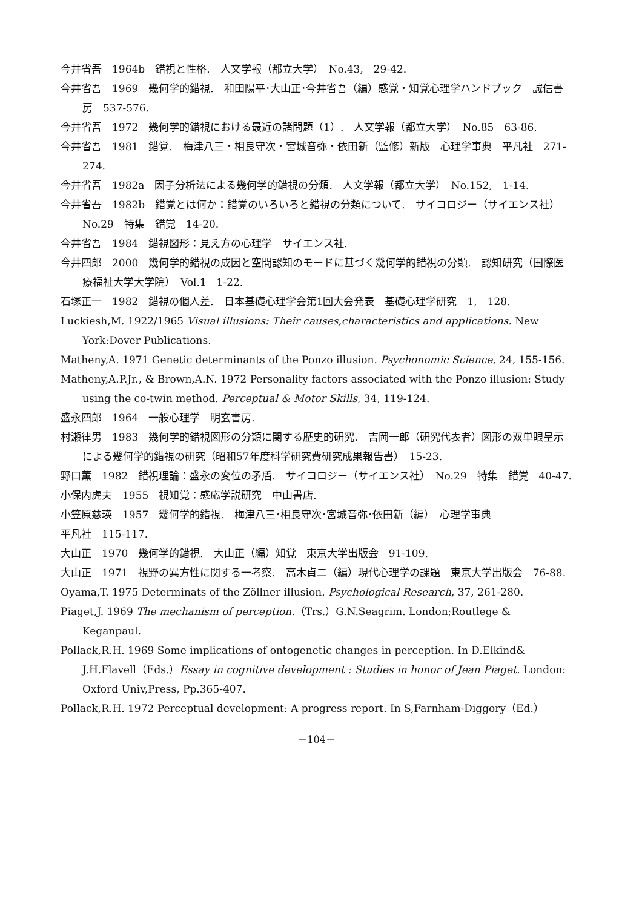今井省吾　1964b　錯視と性格.　人文学報（都立大学）　No.43,　29-42.
今井省吾　1969　幾何学的錯視.　和田陽平･大山正･今井省吾（編）感覚・知覚心理学ハンドブック　誠信書房　537-576.
今井省吾　1972　幾何学的錯視における最近の諸問題（1）.　人文学報（都立大学）　No.85　63-86.
今井省吾　1981　錯覚.　梅津八三・相良守次・宮城音弥・依田新（監修）新版　心理学事典　平凡社　271-274.
今井省吾　1982a　因子分析法による幾何学的錯視の分類.　人文学報（都立大学）　No.152,　1-14.
今井省吾　1982b　錯覚とは何か：錯覚のいろいろと錯視の分類について.　サイコロジー（サイエンス社）　No.29　特集　錯覚　14-20.
今井省吾　1984　錯視図形：見え方の心理学　サイエンス社.
今井四郎　2000　幾何学的錯視の成因と空間認知のモードに基づく幾何学的錯視の分類.　認知研究（国際医療福祉大学大学院）　Vol.1　1-22.
石塚正一　1982　錯視の個人差.　日本基礎心理学会第1回大会発表　基礎心理学研究　1,　128.
Luckiesh,M. 1922/1965 Visual illusions: Their causes,characteristics and applications. New York:Dover Publications.
Matheny,A. 1971 Genetic determinants of the Ponzo illusion. Psychonomic Science, 24, 155-156.
Matheny,A.P.Jr., & Brown,A.N. 1972 Personality factors associated with the Ponzo illusion: Study using the co-twin method. Perceptual & Motor Skills, 34, 119-124.
盛永四郎　1964　一般心理学　明玄書房.
村瀬律男　1983　幾何学的錯視図形の分類に関する歴史的研究.　吉岡一郎（研究代表者）図形の双単眼呈示による幾何学的錯視の研究（昭和57年度科学研究費研究成果報告書）　15-23.
野口薫　1982　錯視理論：盛永の変位の矛盾.　サイコロジー（サイエンス社）　No.29　特集　錯覚　40-47.
小保内虎夫　1955　視知覚：感応学説研究　中山書店.
小笠原慈瑛　1957　幾何学的錯視.　梅津八三･相良守次･宮城音弥･依田新（編）　心理学事典
平凡社　115-117.
大山正　1970　幾何学的錯視.　大山正（編）知覚　東京大学出版会　91-109.
大山正　1971　視野の異方性に関する一考察.　高木貞二（編）現代心理学の課題　東京大学出版会　76-88.
Oyama,T. 1975 Determinats of the Zöllner illusion. Psychological Research, 37, 261-280.
Piaget,J. 1969 The mechanism of perception.（Trs.）G.N.Seagrim. London;Routlege & Keganpaul.
Pollack,R.H. 1969 Some implications of ontogenetic changes in perception. In D.Elkind& J.H.Flavell（Eds.）Essay in cognitive development : Studies in honor of Jean Piaget. London: Oxford Univ,Press, Pp.365-407.
Pollack,R.H. 1972 Perceptual development: A progress report. In S,Farnham-Diggory（Ed.）
－104－